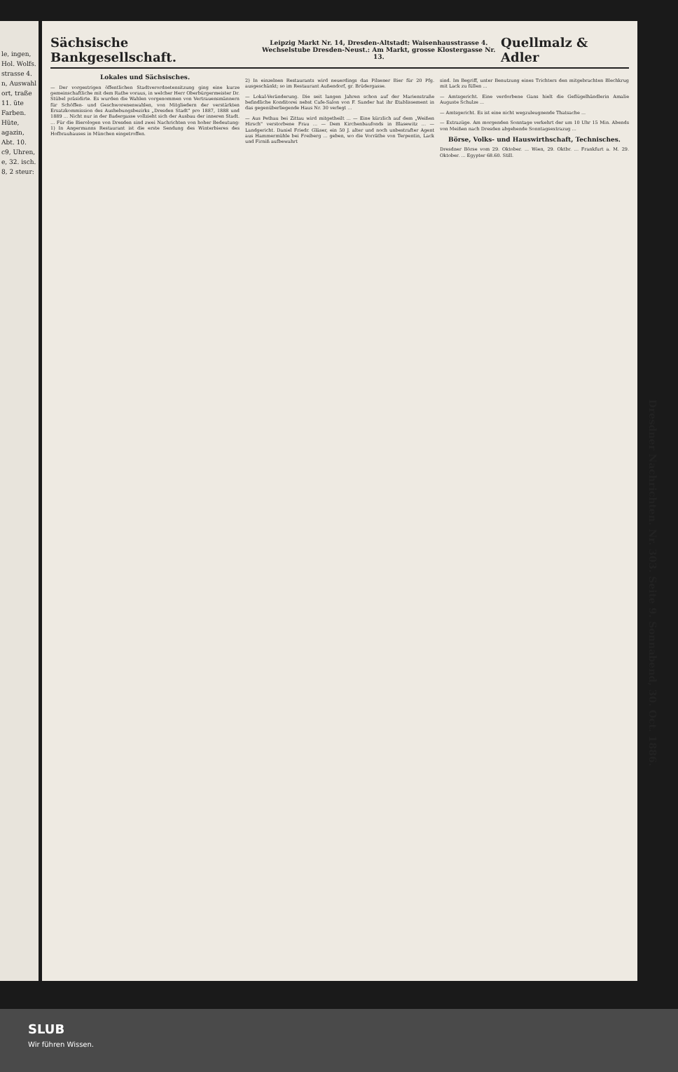le, ingen, Hol. Wolfs. strasse 4. n, Auswahl ort, traße 11. üte Farben. Hüte, agazin, Abt. 10. c9, Uhren, e, 32. isch. 8, 2 steur:
Sächsische Bankgesellschaft. Leipzig Markt Nr. 14, Dresden-Altstadt: Waisenhausstrasse 4.
Wechselstube Dresden-Neust.: Am Markt, grosse Klostergasse Nr. 13. Quellmalz & Adler
Lokales und Sächsisches.
— Der vorgestrigen öffentlichen Stadtverordnetensitzung ging eine kurze gemeinschaftliche mit dem Rathe voraus, in welcher Herr Oberbürgermeister Dr. Stübel präsidirte. Es wurden die Wahlen vorgenommen von Vertrauensmännern für Schöffen- und Geschworenenwahlen, von Mitgliedern der verstärkten Ersatzkommission des Aushebungsbezirks „Dresden Stadt" pro 1887, 1888 und 1889 ... Nicht nur in der Badergasse vollzieht sich der Ausbau der inneren Stadt. ... Für die Bierologen von Dresden sind zwei Nachrichten von hoher Bedeutung: 1) In Angermanns Restaurant ist die erste Sendung des Winterbieres des Hofbrauhauses in München eingetroffen.
2) In einzelnen Restaurants wird neuerdings das Pilsener Bier für 20 Pfg. ausgeschänkt; so im Restaurant Außendorf, gr. Brüdergasse.
— Lokal-Veränderung. Die seit langen Jahren schon auf der Marienstraße befindliche Konditorei nebst Cafe-Salon von F. Sander hat ihr Etablissement in das gegenüberliegende Haus Nr. 30 verlegt ...
— Aus Pethau bei Zittau wird mitgetheilt ... — Eine kürzlich auf dem „Weißen Hirsch" verstorbene Frau ... — Dem Kirchenbaufonds in Blasewitz ... — Landgericht. Daniel Friedr. Gläser, ein 50 J. alter und noch unbestrafter Agent aus Hammermühle bei Freiberg ... geben, wo die Vorräthe von Terpentin, Lack und Firniß aufbewahrt
sind. Im Begriff, unter Benutzung eines Trichters den mitgebrachten Blechkrug mit Lack zu füllen ...
— Amtsgericht. Eine verdorbene Gans hielt die Geflügelhändlerin Amalie Auguste Schulze ...
— Amtsgericht. Es ist eine nicht wegzuleugnende Thatsache ...
— Extrazüge. Am morgenden Sonntage verkehrt der um 10 Uhr 15 Min. Abends von Meißen nach Dresden abgehende Sonntagsextrazug ...
Börse, Volks- und Hauswirthschaft, Technisches.
Dresdner Börse vom 29. Oktober. ... Wien, 29. Oktbr. ... Frankfurt a. M. 29. Oktober. ... Egypter 68.60. Still.
Dresdner Nachrichten. Nr. 303. Seite 9. Sonnabend, 30. Oct. 1886.
SLUB
Wir führen Wissen.